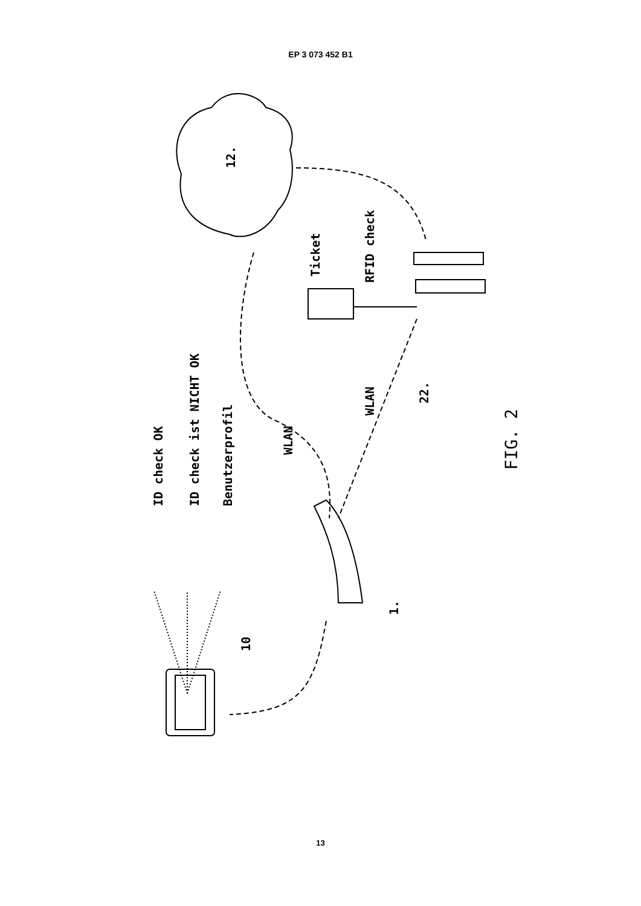EP 3 073 452 B1
12.
Ticket RFID check
ID check OK ID check ist NICHT OK Benutzerprofil
WLAN
WLAN
22.
FIG. 2
1.
10
13